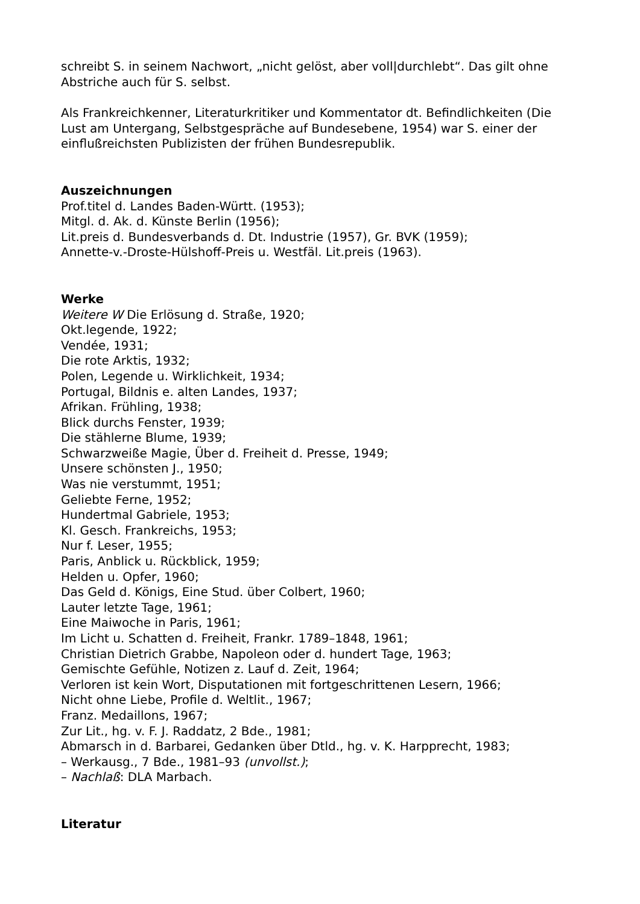schreibt S. in seinem Nachwort, „nicht gelöst, aber voll|durchlebt“. Das gilt ohne Abstriche auch für S. selbst.
Als Frankreichkenner, Literaturkritiker und Kommentator dt. Befindlichkeiten (Die Lust am Untergang, Selbstgespräche auf Bundesebene, 1954) war S. einer der einflußreichsten Publizisten der frühen Bundesrepublik.
Auszeichnungen
Prof.titel d. Landes Baden-Württ. (1953);
Mitgl. d. Ak. d. Künste Berlin (1956);
Lit.preis d. Bundesverbands d. Dt. Industrie (1957), Gr. BVK (1959);
Annette-v.-Droste-Hülshoff-Preis u. Westfäl. Lit.preis (1963).
Werke
Weitere W Die Erlösung d. Straße, 1920;
Okt.legende, 1922;
Vendée, 1931;
Die rote Arktis, 1932;
Polen, Legende u. Wirklichkeit, 1934;
Portugal, Bildnis e. alten Landes, 1937;
Afrikan. Frühling, 1938;
Blick durchs Fenster, 1939;
Die stählerne Blume, 1939;
Schwarzweiße Magie, Über d. Freiheit d. Presse, 1949;
Unsere schönsten J., 1950;
Was nie verstummt, 1951;
Geliebte Ferne, 1952;
Hundertmal Gabriele, 1953;
Kl. Gesch. Frankreichs, 1953;
Nur f. Leser, 1955;
Paris, Anblick u. Rückblick, 1959;
Helden u. Opfer, 1960;
Das Geld d. Königs, Eine Stud. über Colbert, 1960;
Lauter letzte Tage, 1961;
Eine Maiwoche in Paris, 1961;
Im Licht u. Schatten d. Freiheit, Frankr. 1789–1848, 1961;
Christian Dietrich Grabbe, Napoleon oder d. hundert Tage, 1963;
Gemischte Gefühle, Notizen z. Lauf d. Zeit, 1964;
Verloren ist kein Wort, Disputationen mit fortgeschrittenen Lesern, 1966;
Nicht ohne Liebe, Profile d. Weltlit., 1967;
Franz. Medaillons, 1967;
Zur Lit., hg. v. F. J. Raddatz, 2 Bde., 1981;
Abmarsch in d. Barbarei, Gedanken über Dtld., hg. v. K. Harpprecht, 1983;
– Werkausg., 7 Bde., 1981–93 (unvollst.);
– Nachlaß: DLA Marbach.
Literatur